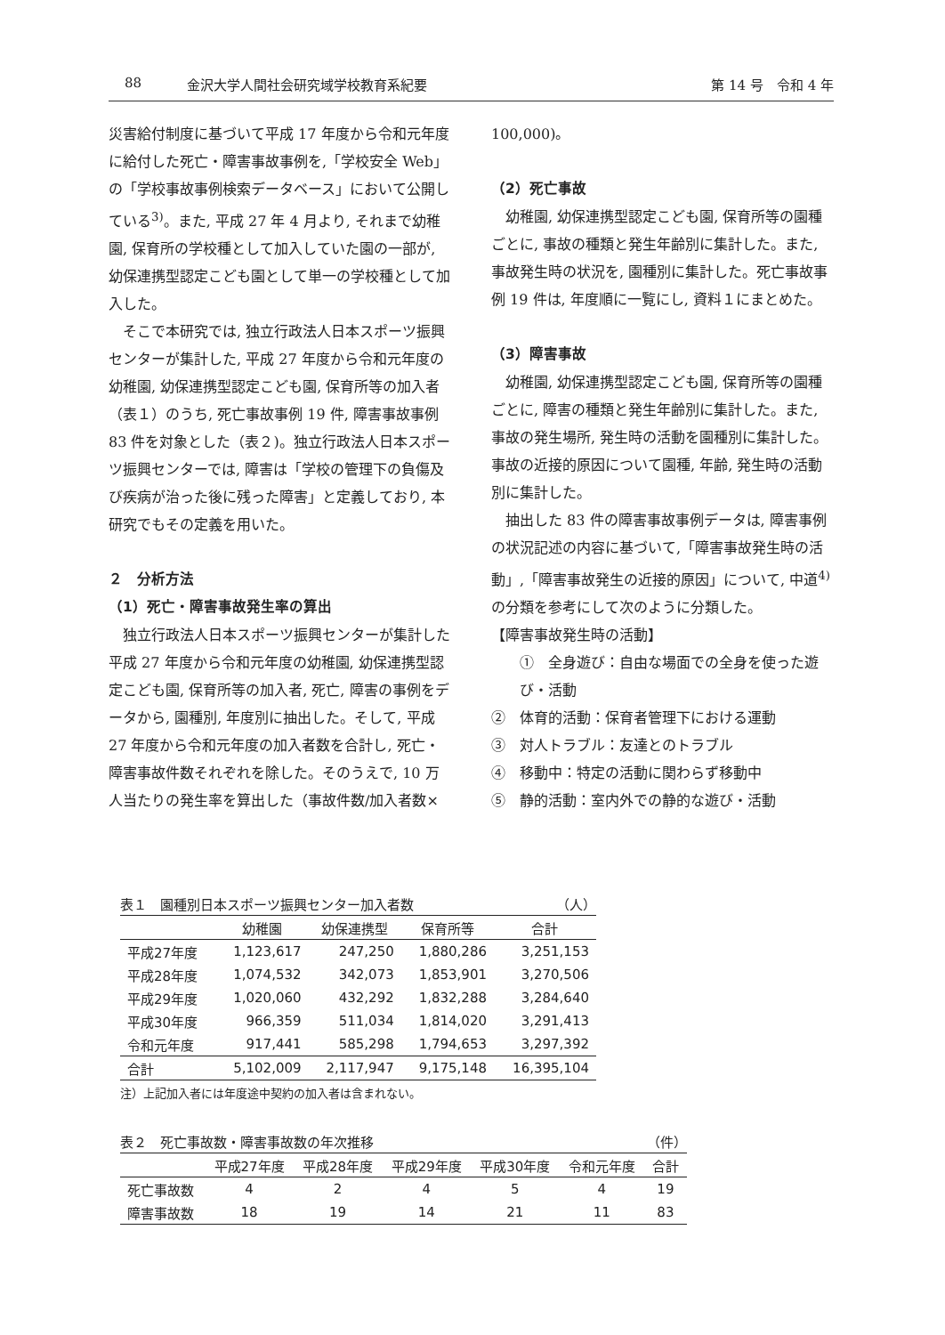88 金沢大学人間社会研究域学校教育系紀要 第 14 号　令和 4 年
災害給付制度に基づいて平成 17 年度から令和元年度に給付した死亡・障害事故事例を,「学校安全 Web」の「学校事故事例検索データベース」において公開している<sup>3)</sup>。また, 平成 27 年 4 月より, それまで幼稚園, 保育所の学校種として加入していた園の一部が, 幼保連携型認定こども園として単一の学校種として加入した。
そこで本研究では, 独立行政法人日本スポーツ振興センターが集計した, 平成 27 年度から令和元年度の幼稚園, 幼保連携型認定こども園, 保育所等の加入者（表１）のうち, 死亡事故事例 19 件, 障害事故事例 83 件を対象とした（表２)。独立行政法人日本スポーツ振興センターでは, 障害は「学校の管理下の負傷及び疾病が治った後に残った障害」と定義しており, 本研究でもその定義を用いた。
２　分析方法
（1）死亡・障害事故発生率の算出
独立行政法人日本スポーツ振興センターが集計した平成 27 年度から令和元年度の幼稚園, 幼保連携型認定こども園, 保育所等の加入者, 死亡, 障害の事例をデータから, 園種別, 年度別に抽出した。そして, 平成 27 年度から令和元年度の加入者数を合計し, 死亡・障害事故件数それぞれを除した。そのうえで, 10 万人当たりの発生率を算出した（事故件数/加入者数×
100,000)。
（2）死亡事故
幼稚園, 幼保連携型認定こども園, 保育所等の園種ごとに, 事故の種類と発生年齢別に集計した。また, 事故発生時の状況を, 園種別に集計した。死亡事故事例 19 件は, 年度順に一覧にし, 資料１にまとめた。
（3）障害事故
幼稚園, 幼保連携型認定こども園, 保育所等の園種ごとに, 障害の種類と発生年齢別に集計した。また, 事故の発生場所, 発生時の活動を園種別に集計した。事故の近接的原因について園種, 年齢, 発生時の活動別に集計した。
抽出した 83 件の障害事故事例データは, 障害事例の状況記述の内容に基づいて,「障害事故発生時の活動」,「障害事故発生の近接的原因」について, 中道<sup>4)</sup>の分類を参考にして次のように分類した。
【障害事故発生時の活動】
①　全身遊び：自由な場面での全身を使った遊び・活動
②　体育的活動：保育者管理下における運動
③　対人トラブル：友達とのトラブル
④　移動中：特定の活動に関わらず移動中
⑤　静的活動：室内外での静的な遊び・活動
表１　園種別日本スポーツ振興センター加入者数 （人）
| | 幼稚園 | 幼保連携型 | 保育所等 | 合計 |
| --- | --- | --- | --- | --- |
| 平成27年度 | 1,123,617 | 247,250 | 1,880,286 | 3,251,153 |
| 平成28年度 | 1,074,532 | 342,073 | 1,853,901 | 3,270,506 |
| 平成29年度 | 1,020,060 | 432,292 | 1,832,288 | 3,284,640 |
| 平成30年度 | 966,359 | 511,034 | 1,814,020 | 3,291,413 |
| 令和元年度 | 917,441 | 585,298 | 1,794,653 | 3,297,392 |
| 合計 | 5,102,009 | 2,117,947 | 9,175,148 | 16,395,104 |
注）上記加入者には年度途中契約の加入者は含まれない。
表２　死亡事故数・障害事故数の年次推移 （件）
| | 平成27年度 | 平成28年度 | 平成29年度 | 平成30年度 | 令和元年度 | 合計 |
| --- | --- | --- | --- | --- | --- | --- |
| 死亡事故数 | 4 | 2 | 4 | 5 | 4 | 19 |
| 障害事故数 | 18 | 19 | 14 | 21 | 11 | 83 |